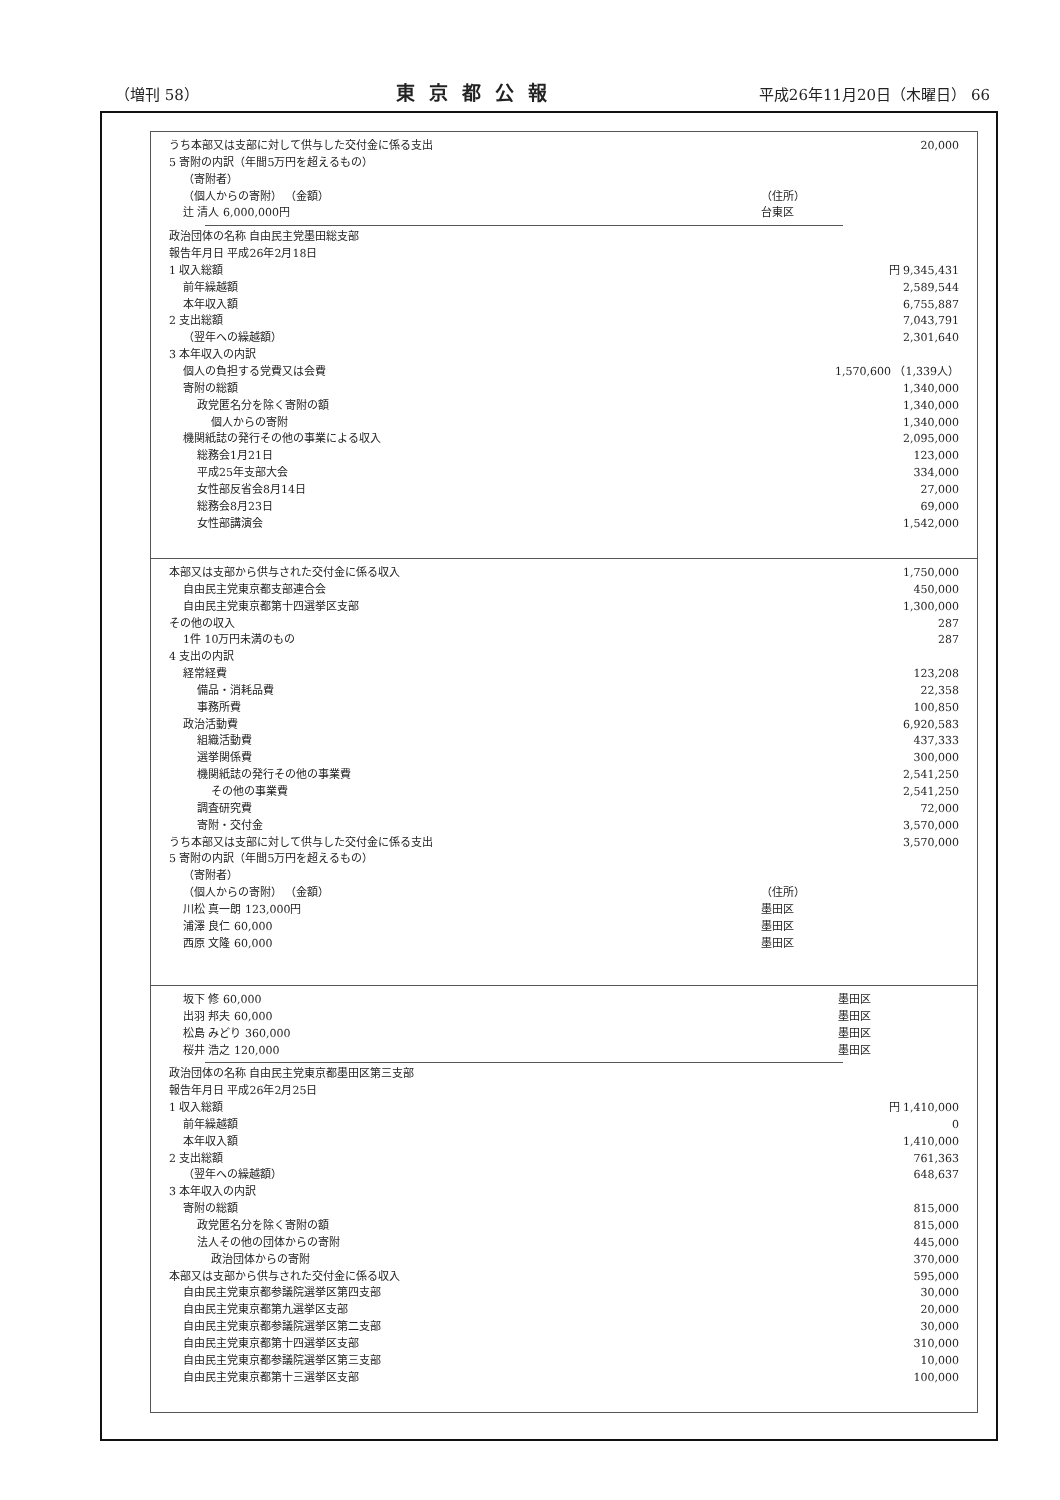（増刊 58） 東京都公報 平成26年11月20日（木曜日） 66
| うち本部又は支部に対して供与した交付金に係る支出 | | 20,000 |
| 5 寄附の内訳（年間5万円を超えるもの） | | |
| （寄附者） | | |
| （個人からの寄附） （金額） | （住所） | |
| 辻 清人 6,000,000円 | 台東区 | |
| 政治団体の名称 自由民主党墨田総支部 | |
| 報告年月日 平成26年2月18日 | |
| 1 収入総額 | 円 9,345,431 |
| 前年繰越額 | 2,589,544 |
| 本年収入額 | 6,755,887 |
| 2 支出総額 | 7,043,791 |
| （翌年への繰越額） | 2,301,640 |
| 3 本年収入の内訳 | |
| 個人の負担する党費又は会費 | 1,570,600 （1,339人） |
| 寄附の総額 | 1,340,000 |
| 政党匿名分を除く寄附の額 | 1,340,000 |
| 個人からの寄附 | 1,340,000 |
| 機関紙誌の発行その他の事業による収入 | 2,095,000 |
| 総務会1月21日 | 123,000 |
| 平成25年支部大会 | 334,000 |
| 女性部反省会8月14日 | 27,000 |
| 総務会8月23日 | 69,000 |
| 女性部講演会 | 1,542,000 |
| 本部又は支部から供与された交付金に係る収入 | | 1,750,000 |
| 自由民主党東京都支部連合会 | | 450,000 |
| 自由民主党東京都第十四選挙区支部 | | 1,300,000 |
| その他の収入 | | 287 |
| 1件 10万円未満のもの | | 287 |
| 4 支出の内訳 | | |
| 経常経費 | | 123,208 |
| 備品・消耗品費 | | 22,358 |
| 事務所費 | | 100,850 |
| 政治活動費 | | 6,920,583 |
| 組織活動費 | | 437,333 |
| 選挙関係費 | | 300,000 |
| 機関紙誌の発行その他の事業費 | | 2,541,250 |
| その他の事業費 | | 2,541,250 |
| 調査研究費 | | 72,000 |
| 寄附・交付金 | | 3,570,000 |
| うち本部又は支部に対して供与した交付金に係る支出 | | 3,570,000 |
| 5 寄附の内訳（年間5万円を超えるもの） | | |
| （寄附者） | | |
| （個人からの寄附） （金額） | （住所） | |
| 川松 真一朗 123,000円 | 墨田区 | |
| 浦澤 良仁 60,000 | 墨田区 | |
| 西原 文隆 60,000 | 墨田区 | |
| 坂下 修 60,000 | 墨田区 | |
| 出羽 邦夫 60,000 | 墨田区 | |
| 松島 みどり 360,000 | 墨田区 | |
| 桜井 浩之 120,000 | 墨田区 | |
| 政治団体の名称 自由民主党東京都墨田区第三支部 | |
| 報告年月日 平成26年2月25日 | |
| 1 収入総額 | 円 1,410,000 |
| 前年繰越額 | 0 |
| 本年収入額 | 1,410,000 |
| 2 支出総額 | 761,363 |
| （翌年への繰越額） | 648,637 |
| 3 本年収入の内訳 | |
| 寄附の総額 | 815,000 |
| 政党匿名分を除く寄附の額 | 815,000 |
| 法人その他の団体からの寄附 | 445,000 |
| 政治団体からの寄附 | 370,000 |
| 本部又は支部から供与された交付金に係る収入 | 595,000 |
| 自由民主党東京都参議院選挙区第四支部 | 30,000 |
| 自由民主党東京都第九選挙区支部 | 20,000 |
| 自由民主党東京都参議院選挙区第二支部 | 30,000 |
| 自由民主党東京都第十四選挙区支部 | 310,000 |
| 自由民主党東京都参議院選挙区第三支部 | 10,000 |
| 自由民主党東京都第十三選挙区支部 | 100,000 |